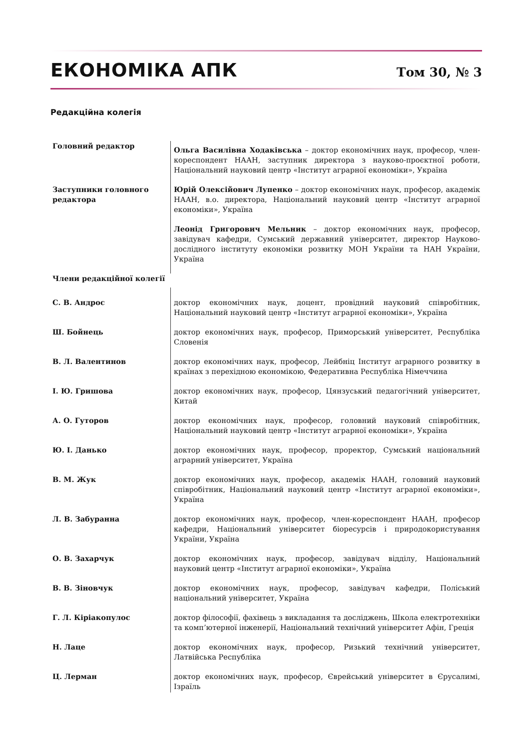ЕКОНОМІКА АПК Том 30, № 3
Редакційна колегія
| Головний редактор | Ольга Василівна Ходаківська – доктор економічних наук, професор, член-кореспондент НААН, заступник директора з науково-проєктної роботи, Національний науковий центр «Інститут аграрної економіки», Україна |
| Заступники головного редактора | Юрій Олексійович Лупенко – доктор економічних наук, професор, академік НААН, в.о. директора, Національний науковий центр «Інститут аграрної економіки», Україна |
| | Леонід Григорович Мельник – доктор економічних наук, професор, завідувач кафедри, Сумський державний університет, директор Науково-дослідного інституту економіки розвитку МОН України та НАН України, Україна |
| Члени редакційної колегії | |
| С. В. Андрос | доктор економічних наук, доцент, провідний науковий співробітник, Національний науковий центр «Інститут аграрної економіки», Україна |
| Ш. Бойнець | доктор економічних наук, професор, Приморський університет, Республіка Словенія |
| В. Л. Валентинов | доктор економічних наук, професор, Лейбніц Інститут аграрного розвитку в країнах з перехідною економікою, Федеративна Республіка Німеччина |
| І. Ю. Гришова | доктор економічних наук, професор, Цянзуський педагогічний університет, Китай |
| А. О. Гуторов | доктор економічних наук, професор, головний науковий співробітник, Національний науковий центр «Інститут аграрної економіки», Україна |
| Ю. І. Данько | доктор економічних наук, професор, проректор, Сумський національний аграрний університет, Україна |
| В. М. Жук | доктор економічних наук, професор, академік НААН, головний науковий співробітник, Національний науковий центр «Інститут аграрної економіки», Україна |
| Л. В. Забуранна | доктор економічних наук, професор, член-кореспондент НААН, професор кафедри, Національний університет біоресурсів і природокористування України, Україна |
| О. В. Захарчук | доктор економічних наук, професор, завідувач відділу, Національний науковий центр «Інститут аграрної економіки», Україна |
| В. В. Зіновчук | доктор економічних наук, професор, завідувач кафедри, Поліський національний університет, Україна |
| Г. Л. Кіріакопулос | доктор філософії, фахівець з викладання та досліджень, Школа електротехніки та комп’ютерної інженерії, Національний технічний університет Афін, Греція |
| Н. Лаце | доктор економічних наук, професор, Ризький технічний університет, Латвійська Республіка |
| Ц. Лерман | доктор економічних наук, професор, Єврейський університет в Єрусалимі, Ізраїль |